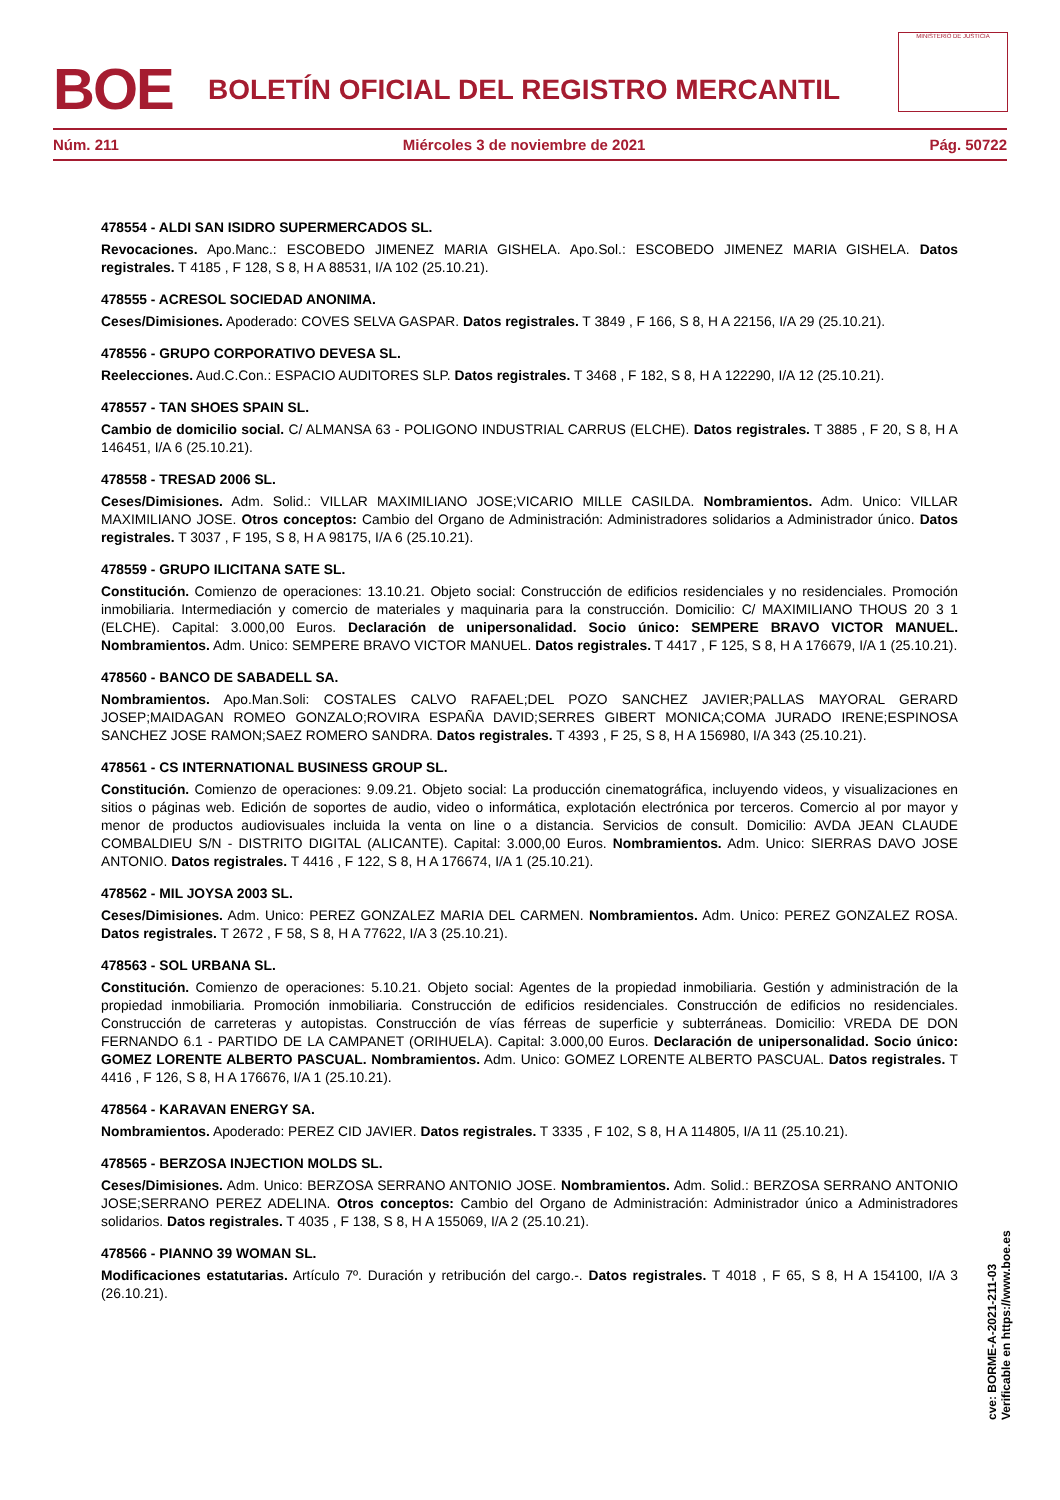BOE
BOLETÍN OFICIAL DEL REGISTRO MERCANTIL
MINISTERIO DE JUSTICIA
Núm. 211 Miércoles 3 de noviembre de 2021 Pág. 50722
478554 - ALDI SAN ISIDRO SUPERMERCADOS SL.
Revocaciones. Apo.Manc.: ESCOBEDO JIMENEZ MARIA GISHELA. Apo.Sol.: ESCOBEDO JIMENEZ MARIA GISHELA. Datos registrales. T 4185 , F 128, S 8, H A 88531, I/A 102 (25.10.21).
478555 - ACRESOL SOCIEDAD ANONIMA.
Ceses/Dimisiones. Apoderado: COVES SELVA GASPAR. Datos registrales. T 3849 , F 166, S 8, H A 22156, I/A 29 (25.10.21).
478556 - GRUPO CORPORATIVO DEVESA SL.
Reelecciones. Aud.C.Con.: ESPACIO AUDITORES SLP. Datos registrales. T 3468 , F 182, S 8, H A 122290, I/A 12 (25.10.21).
478557 - TAN SHOES SPAIN SL.
Cambio de domicilio social. C/ ALMANSA 63 - POLIGONO INDUSTRIAL CARRUS (ELCHE). Datos registrales. T 3885 , F 20, S 8, H A 146451, I/A 6 (25.10.21).
478558 - TRESAD 2006 SL.
Ceses/Dimisiones. Adm. Solid.: VILLAR MAXIMILIANO JOSE;VICARIO MILLE CASILDA. Nombramientos. Adm. Unico: VILLAR MAXIMILIANO JOSE. Otros conceptos: Cambio del Organo de Administración: Administradores solidarios a Administrador único. Datos registrales. T 3037 , F 195, S 8, H A 98175, I/A 6 (25.10.21).
478559 - GRUPO ILICITANA SATE SL.
Constitución. Comienzo de operaciones: 13.10.21. Objeto social: Construcción de edificios residenciales y no residenciales. Promoción inmobiliaria. Intermediación y comercio de materiales y maquinaria para la construcción. Domicilio: C/ MAXIMILIANO THOUS 20 3 1 (ELCHE). Capital: 3.000,00 Euros. Declaración de unipersonalidad. Socio único: SEMPERE BRAVO VICTOR MANUEL. Nombramientos. Adm. Unico: SEMPERE BRAVO VICTOR MANUEL. Datos registrales. T 4417 , F 125, S 8, H A 176679, I/A 1 (25.10.21).
478560 - BANCO DE SABADELL SA.
Nombramientos. Apo.Man.Soli: COSTALES CALVO RAFAEL;DEL POZO SANCHEZ JAVIER;PALLAS MAYORAL GERARD JOSEP;MAIDAGAN ROMEO GONZALO;ROVIRA ESPAÑA DAVID;SERRES GIBERT MONICA;COMA JURADO IRENE;ESPINOSA SANCHEZ JOSE RAMON;SAEZ ROMERO SANDRA. Datos registrales. T 4393 , F 25, S 8, H A 156980, I/A 343 (25.10.21).
478561 - CS INTERNATIONAL BUSINESS GROUP SL.
Constitución. Comienzo de operaciones: 9.09.21. Objeto social: La producción cinematográfica, incluyendo videos, y visualizaciones en sitios o páginas web. Edición de soportes de audio, video o informática, explotación electrónica por terceros. Comercio al por mayor y menor de productos audiovisuales incluida la venta on line o a distancia. Servicios de consult. Domicilio: AVDA JEAN CLAUDE COMBALDIEU S/N - DISTRITO DIGITAL (ALICANTE). Capital: 3.000,00 Euros. Nombramientos. Adm. Unico: SIERRAS DAVO JOSE ANTONIO. Datos registrales. T 4416 , F 122, S 8, H A 176674, I/A 1 (25.10.21).
478562 - MIL JOYSA 2003 SL.
Ceses/Dimisiones. Adm. Unico: PEREZ GONZALEZ MARIA DEL CARMEN. Nombramientos. Adm. Unico: PEREZ GONZALEZ ROSA. Datos registrales. T 2672 , F 58, S 8, H A 77622, I/A 3 (25.10.21).
478563 - SOL URBANA SL.
Constitución. Comienzo de operaciones: 5.10.21. Objeto social: Agentes de la propiedad inmobiliaria. Gestión y administración de la propiedad inmobiliaria. Promoción inmobiliaria. Construcción de edificios residenciales. Construcción de edificios no residenciales. Construcción de carreteras y autopistas. Construcción de vías férreas de superficie y subterráneas. Domicilio: VREDA DE DON FERNANDO 6.1 - PARTIDO DE LA CAMPANET (ORIHUELA). Capital: 3.000,00 Euros. Declaración de unipersonalidad. Socio único: GOMEZ LORENTE ALBERTO PASCUAL. Nombramientos. Adm. Unico: GOMEZ LORENTE ALBERTO PASCUAL. Datos registrales. T 4416 , F 126, S 8, H A 176676, I/A 1 (25.10.21).
478564 - KARAVAN ENERGY SA.
Nombramientos. Apoderado: PEREZ CID JAVIER. Datos registrales. T 3335 , F 102, S 8, H A 114805, I/A 11 (25.10.21).
478565 - BERZOSA INJECTION MOLDS SL.
Ceses/Dimisiones. Adm. Unico: BERZOSA SERRANO ANTONIO JOSE. Nombramientos. Adm. Solid.: BERZOSA SERRANO ANTONIO JOSE;SERRANO PEREZ ADELINA. Otros conceptos: Cambio del Organo de Administración: Administrador único a Administradores solidarios. Datos registrales. T 4035 , F 138, S 8, H A 155069, I/A 2 (25.10.21).
478566 - PIANNO 39 WOMAN SL.
Modificaciones estatutarias. Artículo 7º. Duración y retribución del cargo.-. Datos registrales. T 4018 , F 65, S 8, H A 154100, I/A 3 (26.10.21).
cve: BORME-A-2021-211-03
Verificable en https://www.boe.es